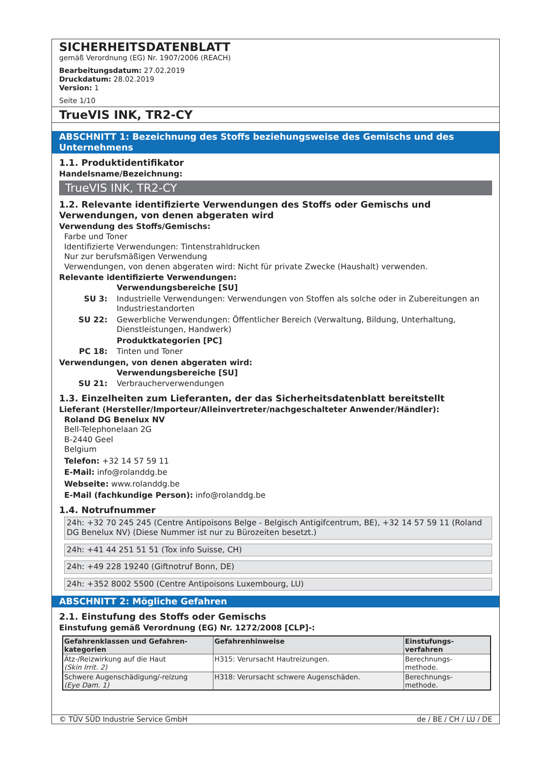SICHERHEITSDATENBLATT
gemäß Verordnung (EG) Nr. 1907/2006 (REACH)
Bearbeitungsdatum: 27.02.2019
Druckdatum: 28.02.2019
Version: 1
Seite 1/10
TrueVIS INK, TR2-CY
ABSCHNITT 1: Bezeichnung des Stoffs beziehungsweise des Gemischs und des Unternehmens
1.1. Produktidentifikator
Handelsname/Bezeichnung:
TrueVIS INK, TR2-CY
1.2. Relevante identifizierte Verwendungen des Stoffs oder Gemischs und Verwendungen, von denen abgeraten wird
Verwendung des Stoffs/Gemischs:
Farbe und Toner
Identifizierte Verwendungen: Tintenstrahldrucken
Nur zur berufsmäßigen Verwendung
Verwendungen, von denen abgeraten wird: Nicht für private Zwecke (Haushalt) verwenden.
Relevante identifizierte Verwendungen:
Verwendungsbereiche [SU]
SU 3: Industrielle Verwendungen: Verwendungen von Stoffen als solche oder in Zubereitungen an Industriestandorten
SU 22: Gewerbliche Verwendungen: Öffentlicher Bereich (Verwaltung, Bildung, Unterhaltung, Dienstleistungen, Handwerk)
Produktkategorien [PC]
PC 18: Tinten und Toner
Verwendungen, von denen abgeraten wird:
Verwendungsbereiche [SU]
SU 21: Verbraucherverwendungen
1.3. Einzelheiten zum Lieferanten, der das Sicherheitsdatenblatt bereitstellt
Lieferant (Hersteller/Importeur/Alleinvertreter/nachgeschalteter Anwender/Händler):
Roland DG Benelux NV
Bell-Telephonelaan 2G
B-2440 Geel
Belgium
Telefon: +32 14 57 59 11
E-Mail: info@rolanddg.be
Webseite: www.rolanddg.be
E-Mail (fachkundige Person): info@rolanddg.be
1.4. Notrufnummer
24h: +32 70 245 245 (Centre Antipoisons Belge - Belgisch Antigifcentrum, BE), +32 14 57 59 11 (Roland DG Benelux NV) (Diese Nummer ist nur zu Bürozeiten besetzt.)
24h: +41 44 251 51 51 (Tox info Suisse, CH)
24h: +49 228 19240 (Giftnotruf Bonn, DE)
24h: +352 8002 5500 (Centre Antipoisons Luxembourg, LU)
ABSCHNITT 2: Mögliche Gefahren
2.1. Einstufung des Stoffs oder Gemischs
Einstufung gemäß Verordnung (EG) Nr. 1272/2008 [CLP]-:
| Gefahrenklassen und Gefahren- kategorien | Gefahrenhinweise | Einstufungs- verfahren |
| --- | --- | --- |
| Ätz-/Reizwirkung auf die Haut (Skin Irrit. 2) | H315: Verursacht Hautreizungen. | Berechnungs- methode. |
| Schwere Augenschädigung/-reizung (Eye Dam. 1) | H318: Verursacht schwere Augenschäden. | Berechnungs- methode. |
© TÜV SÜD Industrie Service GmbH de / BE / CH / LU / DE